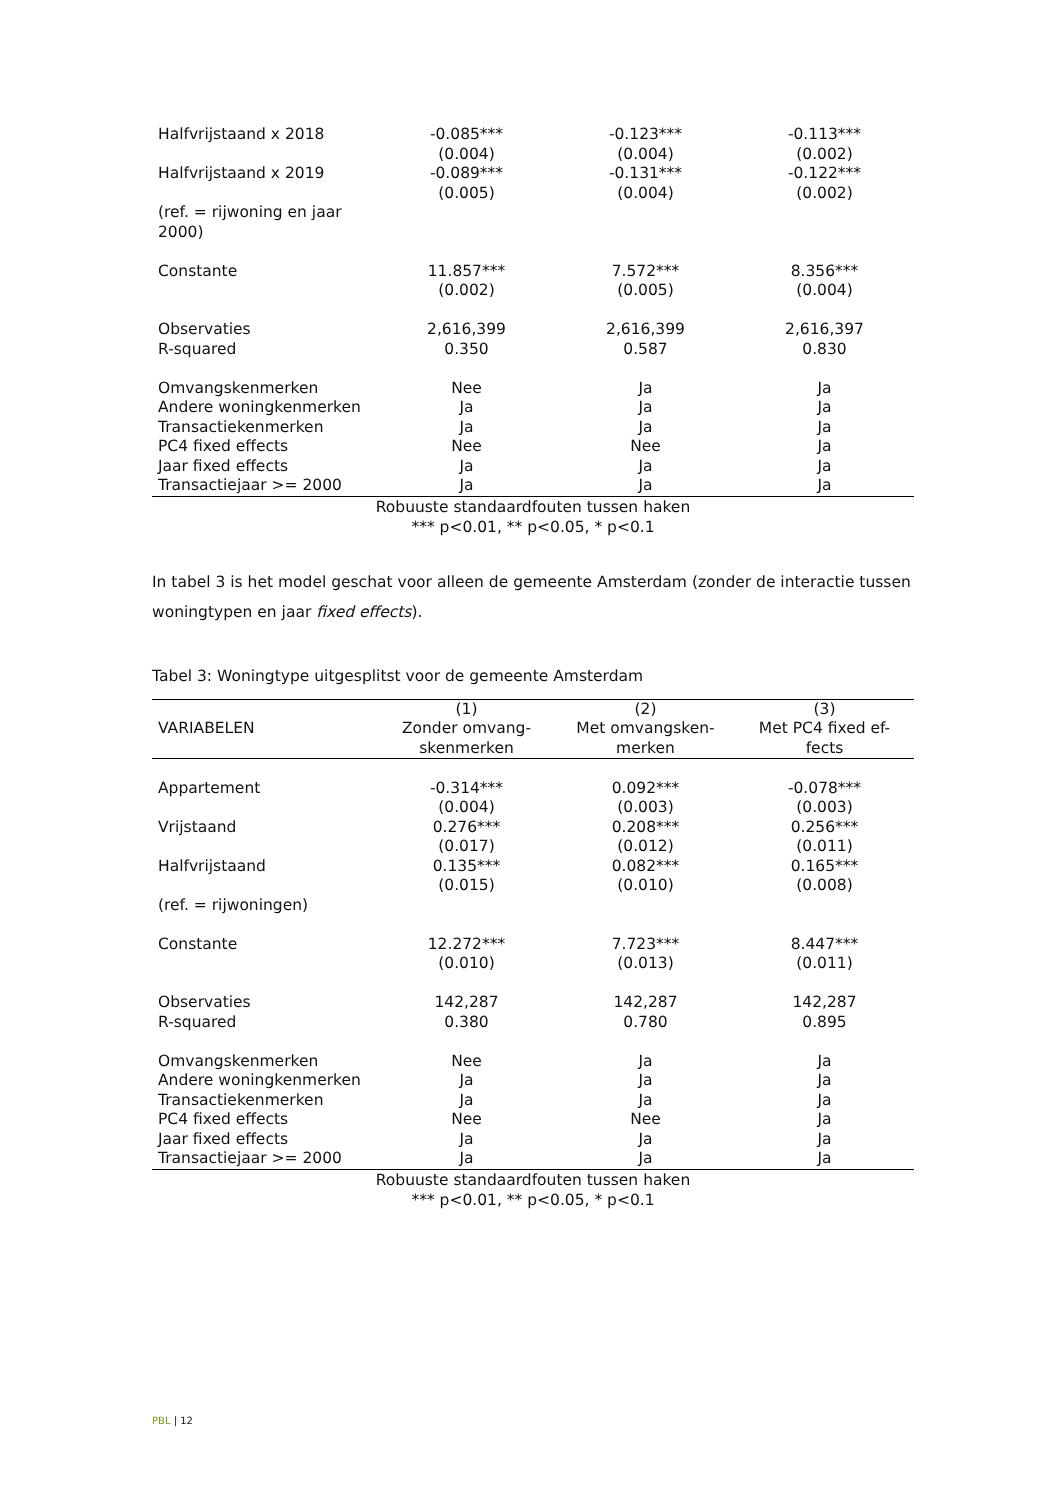| Halfvrijstaand x 2018 | -0.085*** | -0.123*** | -0.113*** |
| | (0.004) | (0.004) | (0.002) |
| Halfvrijstaand x 2019 | -0.089*** | -0.131*** | -0.122*** |
| | (0.005) | (0.004) | (0.002) |
| (ref. = rijwoning en jaar 2000) | | | |
| Constante | 11.857*** | 7.572*** | 8.356*** |
| | (0.002) | (0.005) | (0.004) |
| Observaties | 2,616,399 | 2,616,399 | 2,616,397 |
| R-squared | 0.350 | 0.587 | 0.830 |
| Omvangskenmerken | Nee | Ja | Ja |
| Andere woningkenmerken | Ja | Ja | Ja |
| Transactiekenmerken | Ja | Ja | Ja |
| PC4 fixed effects | Nee | Nee | Ja |
| Jaar fixed effects | Ja | Ja | Ja |
| Transactiejaar >= 2000 | Ja | Ja | Ja |
Robuuste standaardfouten tussen haken
*** p<0.01, ** p<0.05, * p<0.1
In tabel 3 is het model geschat voor alleen de gemeente Amsterdam (zonder de interactie tussen woningtypen en jaar fixed effects).
Tabel 3: Woningtype uitgesplitst voor de gemeente Amsterdam
| VARIABELEN | (1) Zonder omvang- skenmerken | (2) Met omvangsken- merken | (3) Met PC4 fixed ef- fects |
| --- | --- | --- | --- |
| Appartement | -0.314*** | 0.092*** | -0.078*** |
| | (0.004) | (0.003) | (0.003) |
| Vrijstaand | 0.276*** | 0.208*** | 0.256*** |
| | (0.017) | (0.012) | (0.011) |
| Halfvrijstaand | 0.135*** | 0.082*** | 0.165*** |
| | (0.015) | (0.010) | (0.008) |
| (ref. = rijwoningen) | | | |
| Constante | 12.272*** | 7.723*** | 8.447*** |
| | (0.010) | (0.013) | (0.011) |
| Observaties | 142,287 | 142,287 | 142,287 |
| R-squared | 0.380 | 0.780 | 0.895 |
| Omvangskenmerken | Nee | Ja | Ja |
| Andere woningkenmerken | Ja | Ja | Ja |
| Transactiekenmerken | Ja | Ja | Ja |
| PC4 fixed effects | Nee | Nee | Ja |
| Jaar fixed effects | Ja | Ja | Ja |
| Transactiejaar >= 2000 | Ja | Ja | Ja |
Robuuste standaardfouten tussen haken
*** p<0.01, ** p<0.05, * p<0.1
PBL | 12